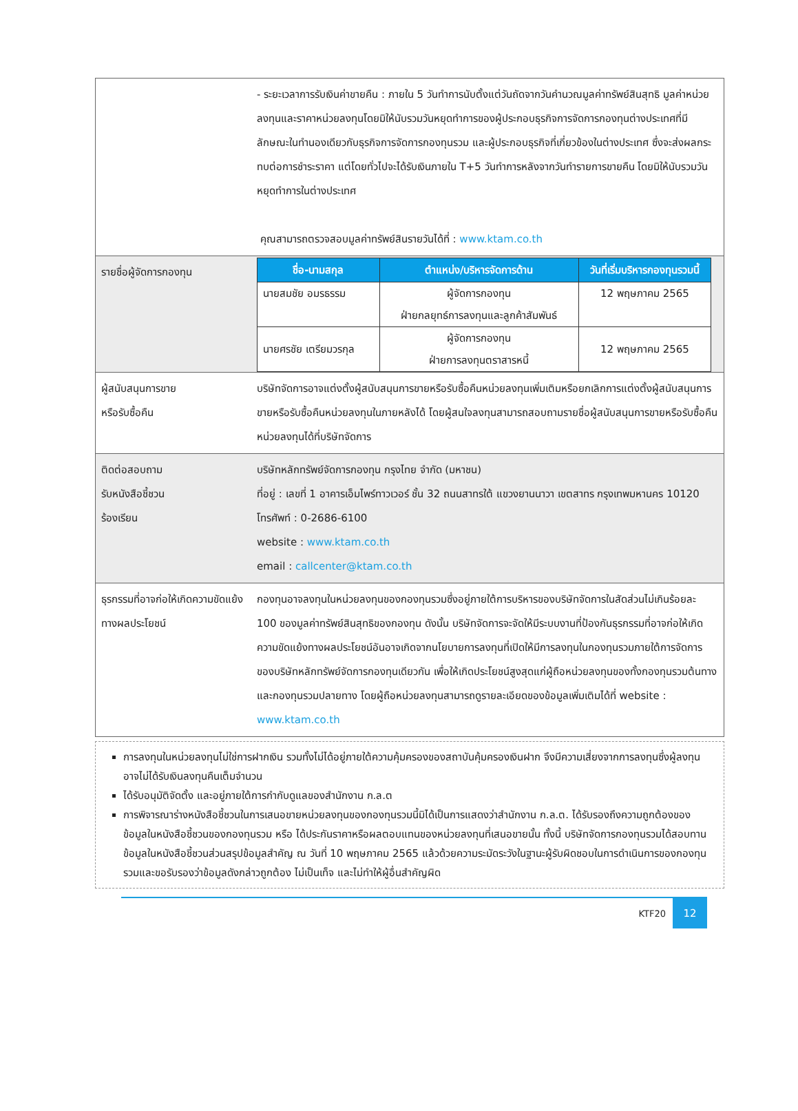| | - ระยะเวลาการรับเงินค่าขายคืน : ภายใน 5 วันทำการนับตั้งแต่วันถัดจากวันคำนวณมูลค่าทรัพย์สินสุทธิ มูลค่าหน่วยลงทุนและราคาหน่วยลงทุนโดยมิให้นับรวมวันหยุดทำการของผู้ประกอบธุรกิจการจัดการกองทุนต่างประเทศที่มีลักษณะในทำนองเดียวกับธุรกิจการจัดการกองทุนรวม และผู้ประกอบธุรกิจที่เกี่ยวข้องในต่างประเทศ ซึ่งจะส่งผลกระทบต่อการชำระราคา แต่โดยทั่วไปจะได้รับเงินภายใน T+5 วันทำการหลังจากวันทำรายการขายคืน โดยมิให้นับรวมวันหยุดทำการในต่างประเทศ คุณสามารถตรวจสอบมูลค่าทรัพย์สินรายวันได้ที่ : www.ktam.co.th |
| รายชื่อผู้จัดการกองทุน | / ชื่อ-นามสกุล / ตำแหน่ง/บริหารจัดการด้าน / วันที่เริ่มบริหารกองทุนรวมนี้ / / --- / --- / --- / / นายสมชัย อมรธรรม / ผู้จัดการกองทุน ฝ่ายกลยุทธ์การลงทุนและลูกค้าสัมพันธ์ / 12 พฤษภาคม 2565 / / นายศรชัย เตรียมวรกุล / ผู้จัดการกองทุน ฝ่ายการลงทุนตราสารหนี้ / 12 พฤษภาคม 2565 / |
| ผู้สนับสนุนการขาย หรือรับซื้อคืน | บริษัทจัดการอาจแต่งตั้งผู้สนับสนุนการขายหรือรับซื้อคืนหน่วยลงทุนเพิ่มเติมหรือยกเลิกการแต่งตั้งผู้สนับสนุนการขายหรือรับซื้อคืนหน่วยลงทุนในภายหลังได้ โดยผู้สนใจลงทุนสามารถสอบถามรายชื่อผู้สนับสนุนการขายหรือรับซื้อคืนหน่วยลงทุนได้ที่บริษัทจัดการ |
| ติดต่อสอบถาม รับหนังสือชี้ชวน ร้องเรียน | บริษัทหลักทรัพย์จัดการกองทุน กรุงไทย จำกัด (มหาชน) ที่อยู่ : เลขที่ 1 อาคารเอ็มไพร์ทาวเวอร์ ชั้น 32 ถนนสาทรใต้ แขวงยานนาวา เขตสาทร กรุงเทพมหานคร 10120 โทรศัพท์ : 0-2686-6100 website : www.ktam.co.th email : callcenter@ktam.co.th |
| ธุรกรรมที่อาจก่อให้เกิดความขัดแย้งทางผลประโยชน์ | กองทุนอาจลงทุนในหน่วยลงทุนของกองทุนรวมซึ่งอยู่ภายใต้การบริหารของบริษัทจัดการในสัดส่วนไม่เกินร้อยละ 100 ของมูลค่าทรัพย์สินสุทธิของกองทุน ดังนั้น บริษัทจัดการจะจัดให้มีระบบงานที่ป้องกันธุรกรรมที่อาจก่อให้เกิดความขัดแย้งทางผลประโยชน์อันอาจเกิดจากนโยบายการลงทุนที่เปิดให้มีการลงทุนในกองทุนรวมภายใต้การจัดการของบริษัทหลักทรัพย์จัดการกองทุนเดียวกัน เพื่อให้เกิดประโยชน์สูงสุดแก่ผู้ถือหน่วยลงทุนของทั้งกองทุนรวมต้นทางและกองทุนรวมปลายทาง โดยผู้ถือหน่วยลงทุนสามารถดูรายละเอียดของข้อมูลเพิ่มเติมได้ที่ website : www.ktam.co.th |
การลงทุนในหน่วยลงทุนไม่ใช่การฝากเงิน รวมทั้งไม่ได้อยู่ภายใต้ความคุ้มครองของสถาบันคุ้มครองเงินฝาก จึงมีความเสี่ยงจากการลงทุนซึ่งผู้ลงทุนอาจไม่ได้รับเงินลงทุนคืนเต็มจำนวน
ได้รับอนุมัติจัดตั้ง และอยู่ภายใต้การกำกับดูแลของสำนักงาน ก.ล.ต
การพิจารณาร่างหนังสือชี้ชวนในการเสนอขายหน่วยลงทุนของกองทุนรวมนี้มิได้เป็นการแสดงว่าสำนักงาน ก.ล.ต. ได้รับรองถึงความถูกต้องของข้อมูลในหนังสือชี้ชวนของกองทุนรวม หรือ ได้ประกันราคาหรือผลตอบแทนของหน่วยลงทุนที่เสนอขายนั้น ทั้งนี้ บริษัทจัดการกองทุนรวมได้สอบทานข้อมูลในหนังสือชี้ชวนส่วนสรุปข้อมูลสำคัญ ณ วันที่ 10 พฤษภาคม 2565 แล้วด้วยความระมัดระวังในฐานะผู้รับผิดชอบในการดำเนินการของกองทุนรวมและขอรับรองว่าข้อมูลดังกล่าวถูกต้อง ไม่เป็นเท็จ และไม่ทำให้ผู้อื่นสำคัญผิด
KTF20 12